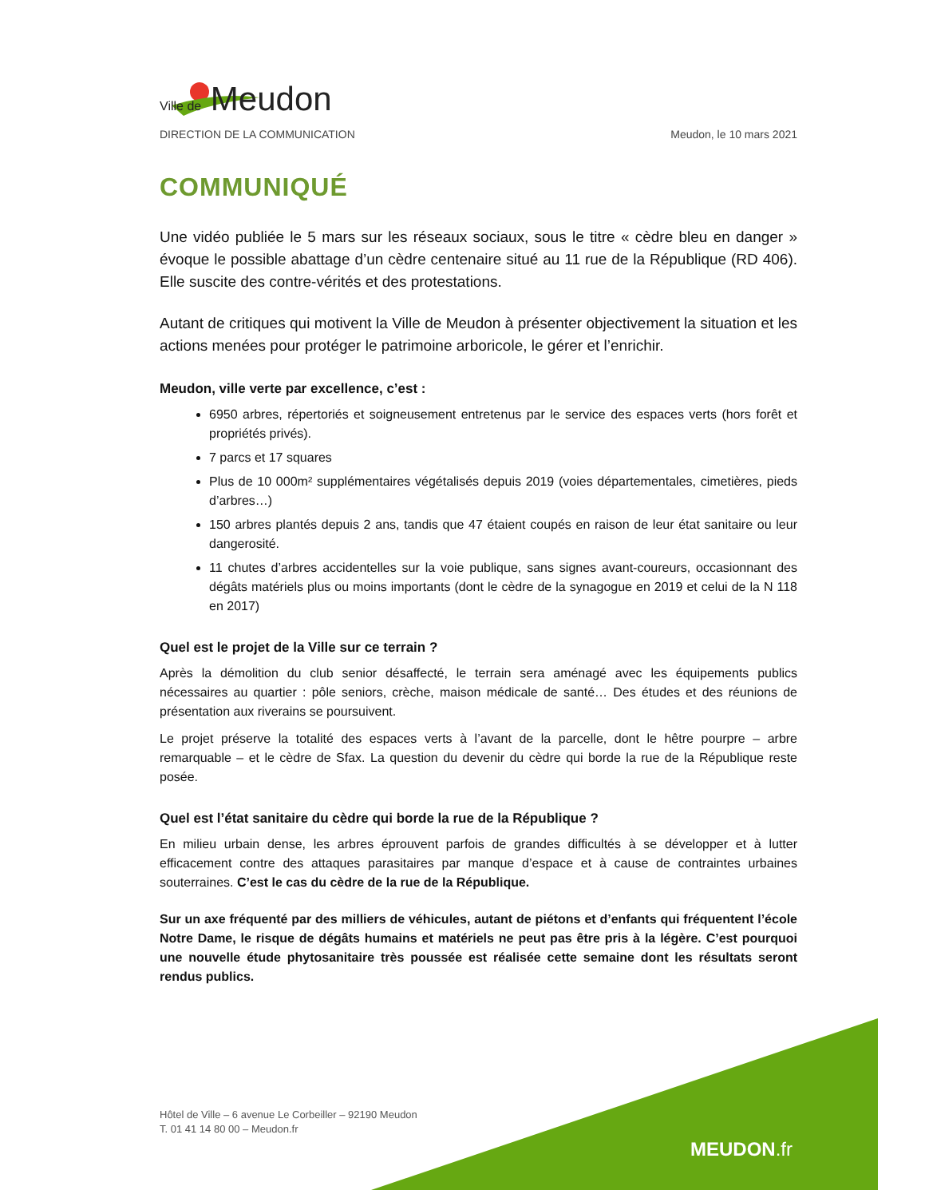Ville de Meudon
DIRECTION DE LA COMMUNICATION Meudon, le 10 mars 2021
COMMUNIQUÉ
Une vidéo publiée le 5 mars sur les réseaux sociaux, sous le titre « cèdre bleu en danger » évoque le possible abattage d’un cèdre centenaire situé au 11 rue de la République (RD 406). Elle suscite des contre-vérités et des protestations.
Autant de critiques qui motivent la Ville de Meudon à présenter objectivement la situation et les actions menées pour protéger le patrimoine arboricole, le gérer et l’enrichir.
Meudon, ville verte par excellence, c’est :
6950 arbres, répertoriés et soigneusement entretenus par le service des espaces verts (hors forêt et propriétés privés).
7 parcs et 17 squares
Plus de 10 000m² supplémentaires végétalisés depuis 2019 (voies départementales, cimetières, pieds d’arbres…)
150 arbres plantés depuis 2 ans, tandis que 47 étaient coupés en raison de leur état sanitaire ou leur dangerosité.
11 chutes d’arbres accidentelles sur la voie publique, sans signes avant-coureurs, occasionnant des dégâts matériels plus ou moins importants (dont le cèdre de la synagogue en 2019 et celui de la N 118 en 2017)
Quel est le projet de la Ville sur ce terrain ?
Après la démolition du club senior désaffecté, le terrain sera aménagé avec les équipements publics nécessaires au quartier : pôle seniors, crèche, maison médicale de santé… Des études et des réunions de présentation aux riverains se poursuivent.
Le projet préserve la totalité des espaces verts à l’avant de la parcelle, dont le hêtre pourpre – arbre remarquable – et le cèdre de Sfax. La question du devenir du cèdre qui borde la rue de la République reste posée.
Quel est l’état sanitaire du cèdre qui borde la rue de la République ?
En milieu urbain dense, les arbres éprouvent parfois de grandes difficultés à se développer et à lutter efficacement contre des attaques parasitaires par manque d’espace et à cause de contraintes urbaines souterraines. C’est le cas du cèdre de la rue de la République.
Sur un axe fréquenté par des milliers de véhicules, autant de piétons et d’enfants qui fréquentent l’école Notre Dame, le risque de dégâts humains et matériels ne peut pas être pris à la légère. C’est pourquoi une nouvelle étude phytosanitaire très poussée est réalisée cette semaine dont les résultats seront rendus publics.
Hôtel de Ville – 6 avenue Le Corbeiller – 92190 Meudon
T. 01 41 14 80 00 – Meudon.fr
MEUDON.fr